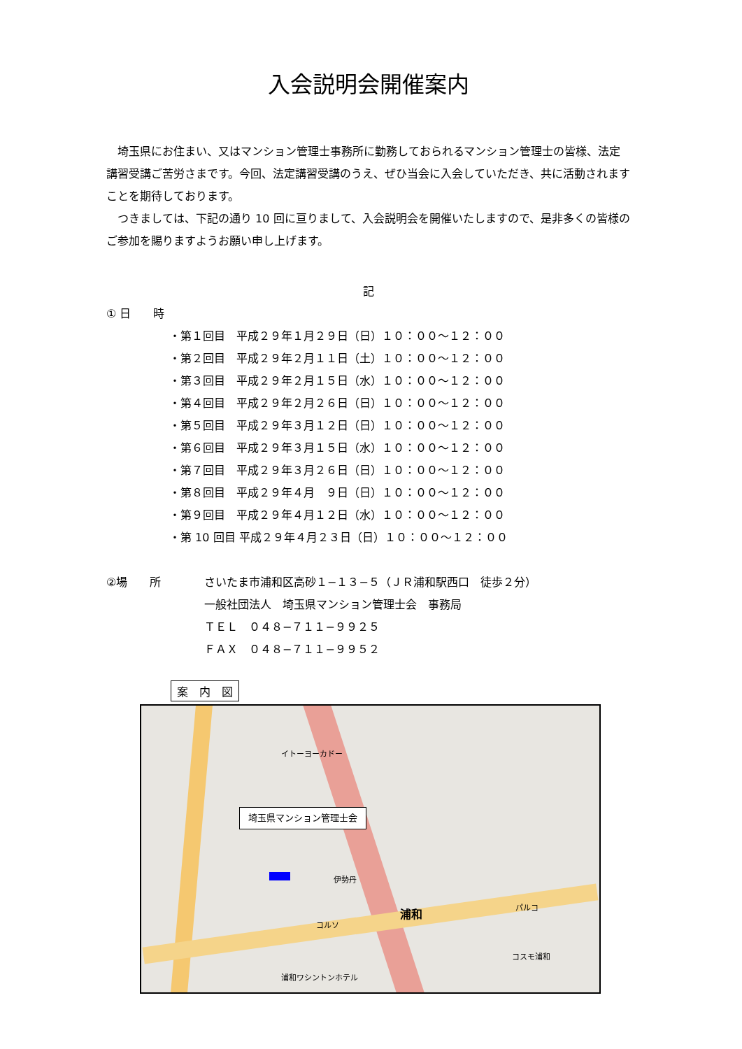入会説明会開催案内
埼玉県にお住まい、又はマンション管理士事務所に勤務しておられるマンション管理士の皆様、法定講習受講ご苦労さまです。今回、法定講習受講のうえ、ぜひ当会に入会していただき、共に活動されますことを期待しております。
つきましては、下記の通り 10 回に亘りまして、入会説明会を開催いたしますので、是非多くの皆様のご参加を賜りますようお願い申し上げます。
記
① 日　　時
・第１回目　平成２９年１月２９日（日）１０：００～１２：００ ・第２回目　平成２９年２月１１日（土）１０：００～１２：００ ・第３回目　平成２９年２月１５日（水）１０：００～１２：００ ・第４回目　平成２９年２月２６日（日）１０：００～１２：００ ・第５回目　平成２９年３月１２日（日）１０：００～１２：００ ・第６回目　平成２９年３月１５日（水）１０：００～１２：００ ・第７回目　平成２９年３月２６日（日）１０：００～１２：００ ・第８回目　平成２９年４月　９日（日）１０：００～１２：００ ・第９回目　平成２９年４月１２日（水）１０：００～１２：００ ・第 10 回目 平成２９年４月２３日（日）１０：００～１２：００
②場　　所 さいたま市浦和区高砂１−１３−５（ＪＲ浦和駅西口　徒歩２分）
一般社団法人　埼玉県マンション管理士会　事務局
ＴＥＬ　０４８−７１１−９９２５
ＦＡＸ　０４８−７１１−９９５２
案　内　図
埼玉県マンション管理士会
イトーヨーカドー
伊勢丹
コルソ
浦和 パルコ
浦和ワシントンホテル
コスモ浦和